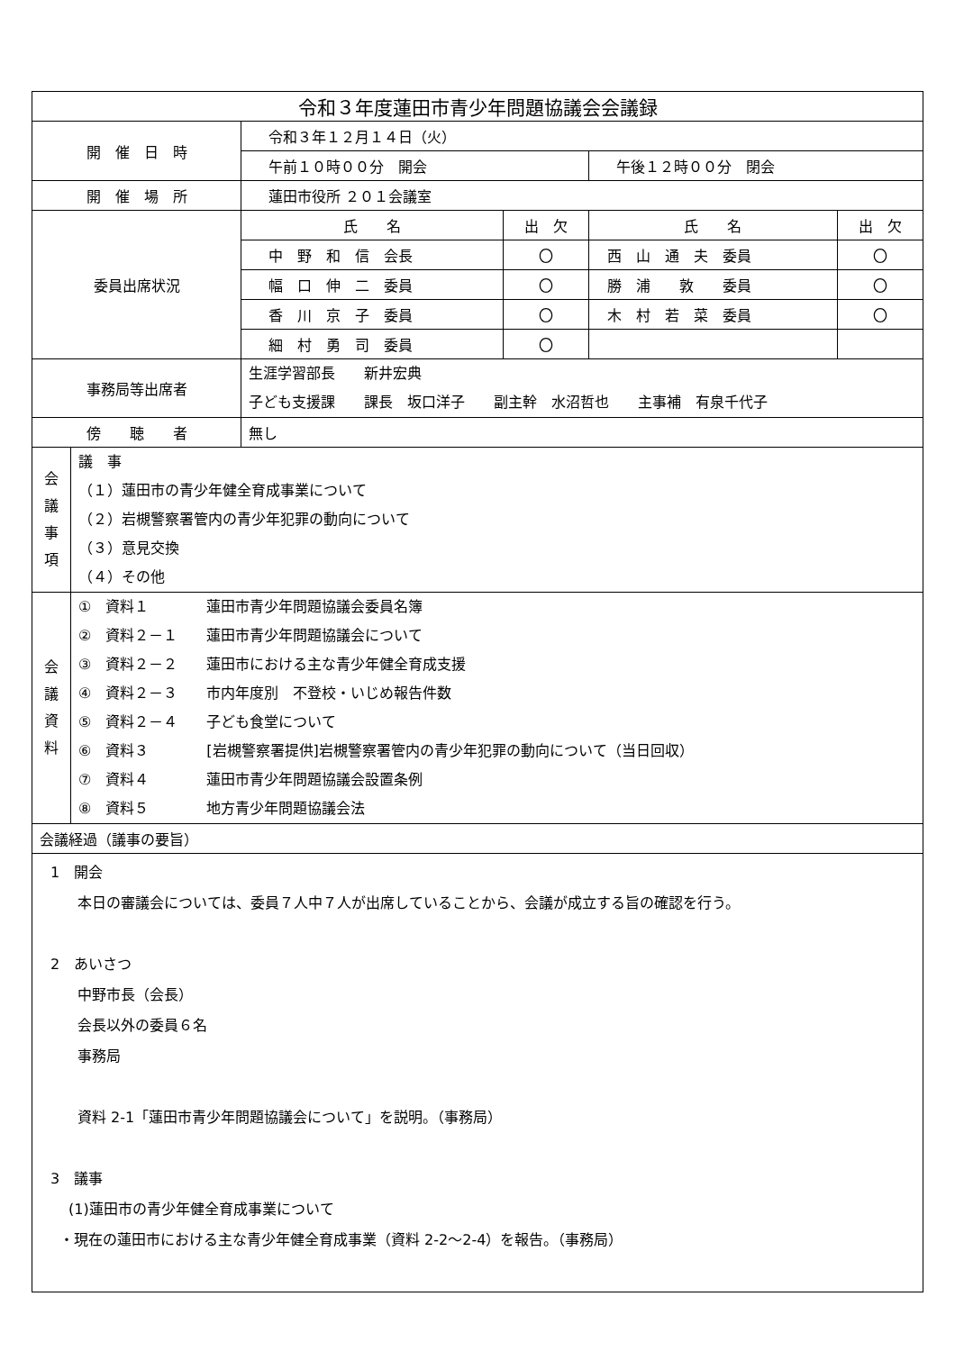| 令和３年度蓮田市青少年問題協議会会議録 | | | | |
| 開 催 日 時 | 令和３年１２月１４日（火） | | | |
| | 午前１０時００分 開会 | | 午後１２時００分 閉会 | |
| 開 催 場 所 | 蓮田市役所 ２０１会議室 | | | |
| 委員出席状況 | 氏 名 | 出 欠 | 氏 名 | 出 欠 |
| | 中 野 和 信 会長 | 〇 | 西 山 通 夫 委員 | 〇 |
| | 幅 口 伸 二 委員 | 〇 | 勝 浦 敦 委員 | 〇 |
| | 香 川 京 子 委員 | 〇 | 木 村 若 菜 委員 | 〇 |
| | 細 村 勇 司 委員 | 〇 | | |
| 事務局等出席者 | 生涯学習部長 新井宏典 子ども支援課 課長 坂口洋子 副主幹 水沼哲也 主事補 有泉千代子 | | | |
| 傍 聴 者 | 無し | | | |
| 会 議 事 項 | 議 事 （１）蓮田市の青少年健全育成事業について （２）岩槻警察署管内の青少年犯罪の動向について （３）意見交換 （４）その他 |
| 会 議 資 料 | ① 資料１ 蓮田市青少年問題協議会委員名簿 ② 資料２－１ 蓮田市青少年問題協議会について ③ 資料２－２ 蓮田市における主な青少年健全育成支援 ④ 資料２－３ 市内年度別 不登校・いじめ報告件数 ⑤ 資料２－４ 子ども食堂について ⑥ 資料３ [岩槻警察署提供]岩槻警察署管内の青少年犯罪の動向について（当日回収） ⑦ 資料４ 蓮田市青少年問題協議会設置条例 ⑧ 資料５ 地方青少年問題協議会法 |
| 会議経過（議事の要旨） | |
| 1 開会 本日の審議会については、委員７人中７人が出席していることから、会議が成立する旨の確認を行う。 2 あいさつ 中野市長（会長） 会長以外の委員６名 事務局 資料 2-1「蓮田市青少年問題協議会について」を説明。（事務局） 3 議事 (1)蓮田市の青少年健全育成事業について ・現在の蓮田市における主な青少年健全育成事業（資料 2-2～2-4）を報告。（事務局） | |